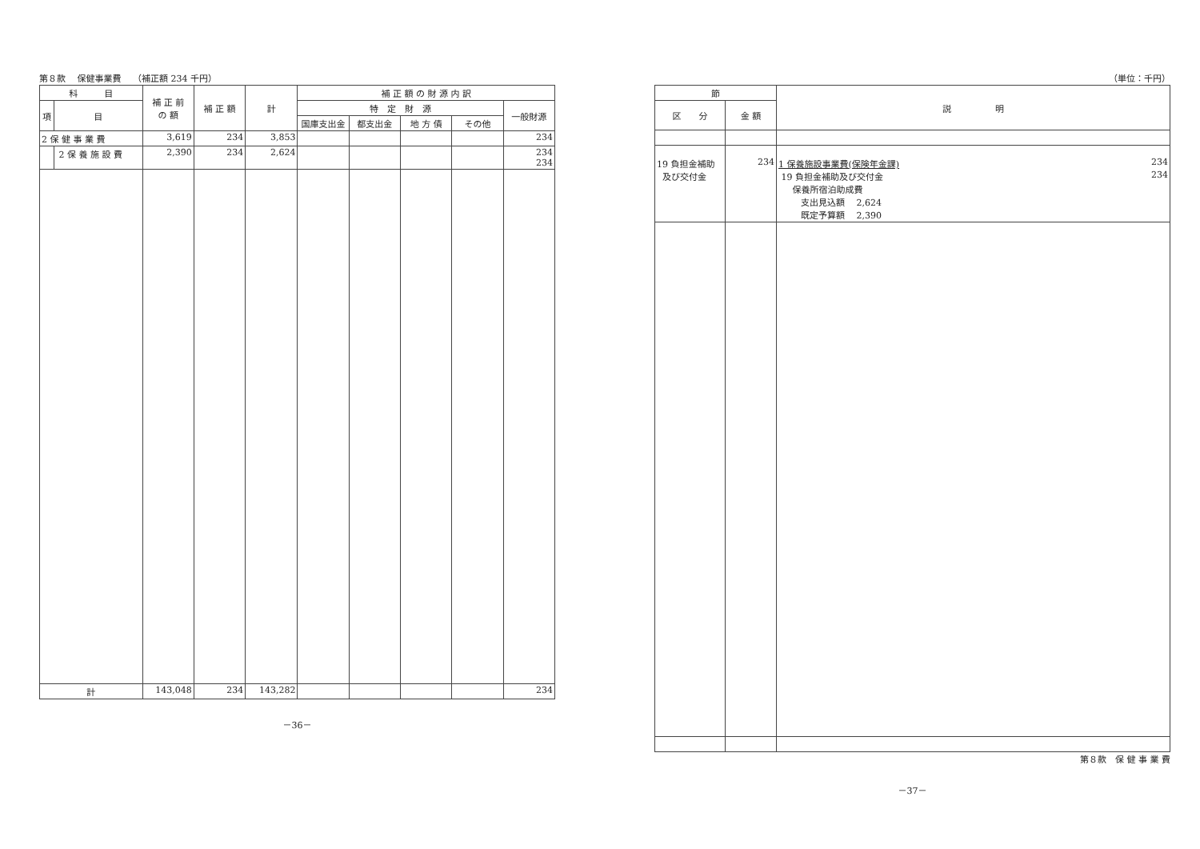第８款　 保健事業費　 （補正額 234 千円）
| 科 目 | | 補 正 前 の 額 | 補 正 額 | 計 | 補 正 額 の 財 源 内 訳 | | | | |
| --- | --- | --- | --- | --- | --- | --- | --- | --- | --- |
| 項 | 目 | | | | 特 定 財 源 | | | | 一般財源 |
| | | | | | 国庫支出金 | 都支出金 | 地 方 債 | その他 | |
| 2 保 健 事 業 費 | | 3,619 | 234 | 3,853 | | | | | 234 |
| | 2 保 養 施 設 費 | 2,390 | 234 | 2,624 | | | | | 234 234 |
| 計 | | 143,048 | 234 | 143,282 | | | | | 234 |
－36－
（単位：千円）
| 節 | | 説 明 |
| --- | --- | --- |
| 区 分 | 金 額 | |
| 19 負担金補助 及び交付金 | 234 | 1 保養施設事業費(保険年金課) 234 19 負担金補助及び交付金 234 保養所宿泊助成費 支出見込額 2,624 既定予算額 2,390 |
第８款　保 健 事 業 費
－37－